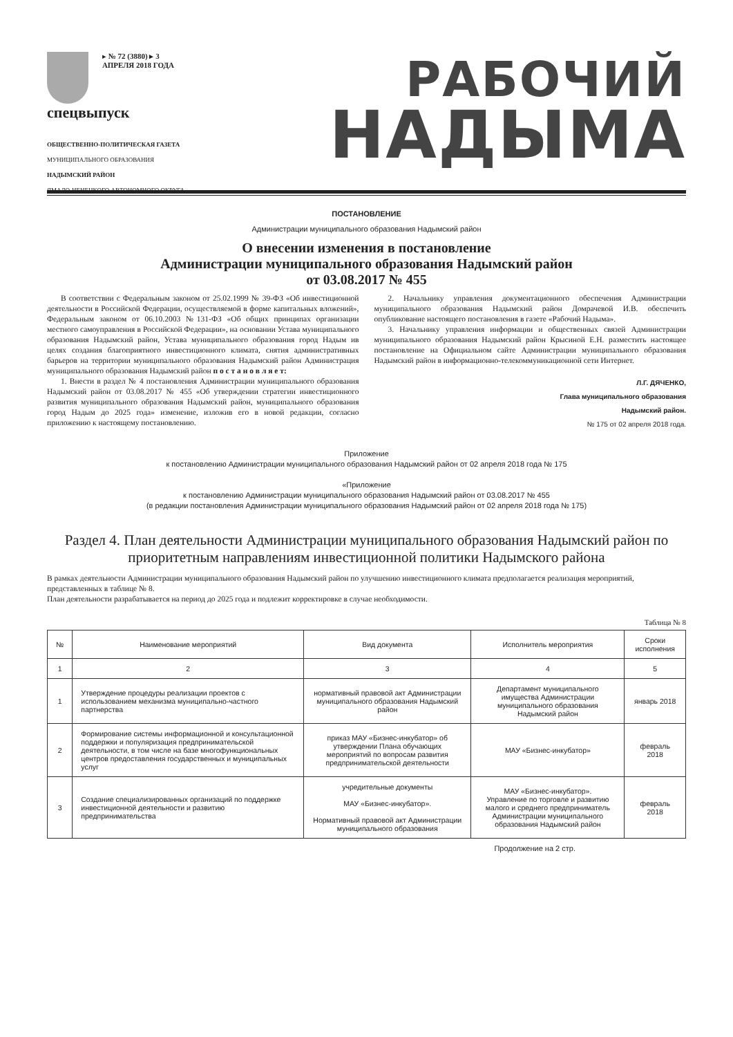▸ № 72 (3880) ▸ 3 АПРЕЛЯ 2018 ГОДА
спецвыпуск
ОБЩЕСТВЕННО-ПОЛИТИЧЕСКАЯ ГАЗЕТА
МУНИЦИПАЛЬНОГО ОБРАЗОВАНИЯ
НАДЫМСКИЙ РАЙОН
ЯМАЛО-НЕНЕЦКОГО АВТОНОМНОГО ОКРУГА
РАБОЧИЙ
НАДЫМА
ПОСТАНОВЛЕНИЕ
Администрации муниципального образования Надымский район
О внесении изменения в постановление
Администрации муниципального образования Надымский район
от 03.08.2017 № 455
В соответствии с Федеральным законом от 25.02.1999 № 39-ФЗ «Об инвестиционной деятельности в Российской Федерации, осуществляемой в форме капитальных вложений», Федеральным законом от 06.10.2003 №131-ФЗ «Об общих принципах организации местного самоуправления в Российской Федерации», на основании Устава муниципального образования Надымский район, Устава муниципального образования город Надым ив целях создания благоприятного инвестиционного климата, снятия административных барьеров на территории муниципального образования Надымский район Администрация муниципального образования Надымский район п о с т а н о в л я е т:
1. Внести в раздел № 4 постановления Администрации муниципального образования Надымский район от 03.08.2017 № 455 «Об утверждении стратегии инвестиционного развития муниципального образования Надымский район, муниципального образования город Надым до 2025 года» изменение, изложив его в новой редакции, согласно приложению к настоящему постановлению.
2. Начальнику управления документационного обеспечения Администрации муниципального образования Надымский район Домрачевой И.В. обеспечить опубликование настоящего постановления в газете «Рабочий Надыма».
3. Начальнику управления информации и общественных связей Администрации муниципального образования Надымский район Крысиной Е.Н. разместить настоящее постановление на Официальном сайте Администрации муниципального образования Надымский район в информационно-телекоммуникационной сети Интернет.
Л.Г. ДЯЧЕНКО,
Глава муниципального образования
Надымский район.
№ 175 от 02 апреля 2018 года.
Приложение
к постановлению Администрации муниципального образования Надымский район от 02 апреля 2018 года № 175
«Приложение
к постановлению Администрации муниципального образования Надымский район от 03.08.2017 № 455
(в редакции постановления Администрации муниципального образования Надымский район от 02 апреля 2018 года № 175)
Раздел 4. План деятельности Администрации муниципального образования Надымский район по приоритетным направлениям инвестиционной политики Надымского района
В рамках деятельности Администрации муниципального образования Надымский район по улучшению инвестиционного климата предполагается реализация мероприятий, представленных в таблице № 8.
План деятельности разрабатывается на период до 2025 года и подлежит корректировке в случае необходимости.
Таблица № 8
| № | Наименование мероприятий | Вид документа | Исполнитель мероприятия | Сроки исполнения |
| --- | --- | --- | --- | --- |
| 1 | 2 | 3 | 4 | 5 |
| 1 | Утверждение процедуры реализации проектов с использованием механизма муниципально-частного партнерства | нормативный правовой акт Администрации муниципального образования Надымский район | Департамент муниципального имущества Администрации муниципального образования Надымский район | январь 2018 |
| 2 | Формирование системы информационной и консультационной поддержки и популяризация предпринимательской деятельности, в том числе на базе многофункциональных центров предоставления государственных и муниципальных услуг | приказ МАУ «Бизнес-инкубатор» об утверждении Плана обучающих мероприятий по вопросам развития предпринимательской деятельности | МАУ «Бизнес-инкубатор» | февраль 2018 |
| 3 | Создание специализированных организаций по поддержке инвестиционной деятельности и развитию предпринимательства | учредительные документы МАУ «Бизнес-инкубатор». Нормативный правовой акт Администрации муниципального образования | МАУ «Бизнес-инкубатор». Управление по торговле и развитию малого и среднего предприниматель Администрации муниципального образования Надымский район | февраль 2018 |
Продолжение на 2 стр.